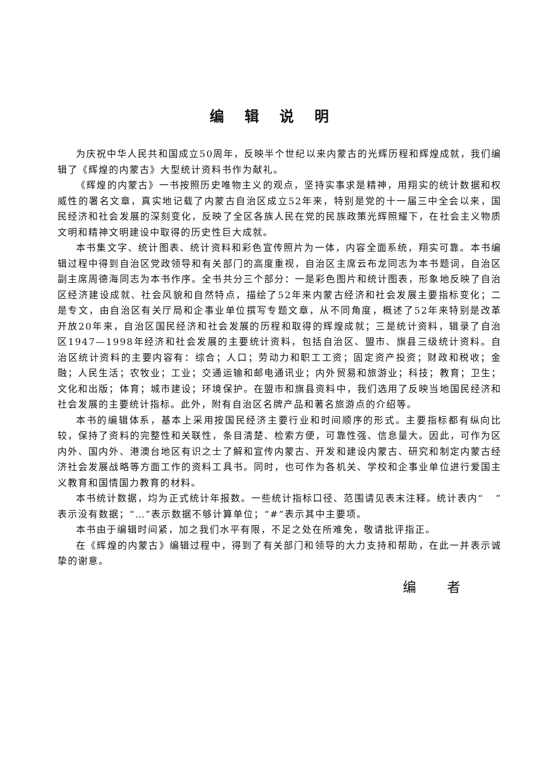编辑说明
为庆祝中华人民共和国成立50周年，反映半个世纪以来内蒙古的光辉历程和辉煌成就，我们编辑了《辉煌的内蒙古》大型统计资料书作为献礼。
《辉煌的内蒙古》一书按照历史唯物主义的观点，坚持实事求是精神，用翔实的统计数据和权威性的署名文章，真实地记载了内蒙古自治区成立52年来，特别是党的十一届三中全会以来，国民经济和社会发展的深刻变化，反映了全区各族人民在党的民族政策光辉照耀下，在社会主义物质文明和精神文明建设中取得的历史性巨大成就。
本书集文字、统计图表、统计资料和彩色宣传照片为一体，内容全面系统，翔实可靠。本书编辑过程中得到自治区党政领导和有关部门的高度重视，自治区主席云布龙同志为本书题词，自治区副主席周德海同志为本书作序。全书共分三个部分：一是彩色图片和统计图表，形象地反映了自治区经济建设成就、社会风貌和自然特点，描绘了52年来内蒙古经济和社会发展主要指标变化；二是专文，由自治区有关厅局和企事业单位撰写专题文章，从不同角度，概述了52年来特别是改革开放20年来，自治区国民经济和社会发展的历程和取得的辉煌成就；三是统计资料，辑录了自治区1947—1998年经济和社会发展的主要统计资料，包括自治区、盟市、旗县三级统计资料。自治区统计资料的主要内容有：综合；人口；劳动力和职工工资；固定资产投资；财政和税收；金融；人民生活；农牧业；工业；交通运输和邮电通讯业；内外贸易和旅游业；科技；教育；卫生；文化和出版；体育；城市建设；环境保护。在盟市和旗县资料中，我们选用了反映当地国民经济和社会发展的主要统计指标。此外，附有自治区名牌产品和著名旅游点的介绍等。
本书的编辑体系，基本上采用按国民经济主要行业和时间顺序的形式。主要指标都有纵向比较，保持了资料的完整性和关联性，条目清楚、检索方便，可靠性强、信息量大。因此，可作为区内外、国内外、港澳台地区有识之士了解和宣传内蒙古、开发和建设内蒙古、研究和制定内蒙古经济社会发展战略等方面工作的资料工具书。同时，也可作为各机关、学校和企事业单位进行爱国主义教育和国情国力教育的材料。
本书统计数据，均为正式统计年报数。一些统计指标口径、范围请见表末注释。统计表内“ ”表示没有数据；“…”表示数据不够计算单位；“#”表示其中主要项。
本书由于编辑时间紧，加之我们水平有限，不足之处在所难免，敬请批评指正。
在《辉煌的内蒙古》编辑过程中，得到了有关部门和领导的大力支持和帮助，在此一并表示诚挚的谢意。
编者